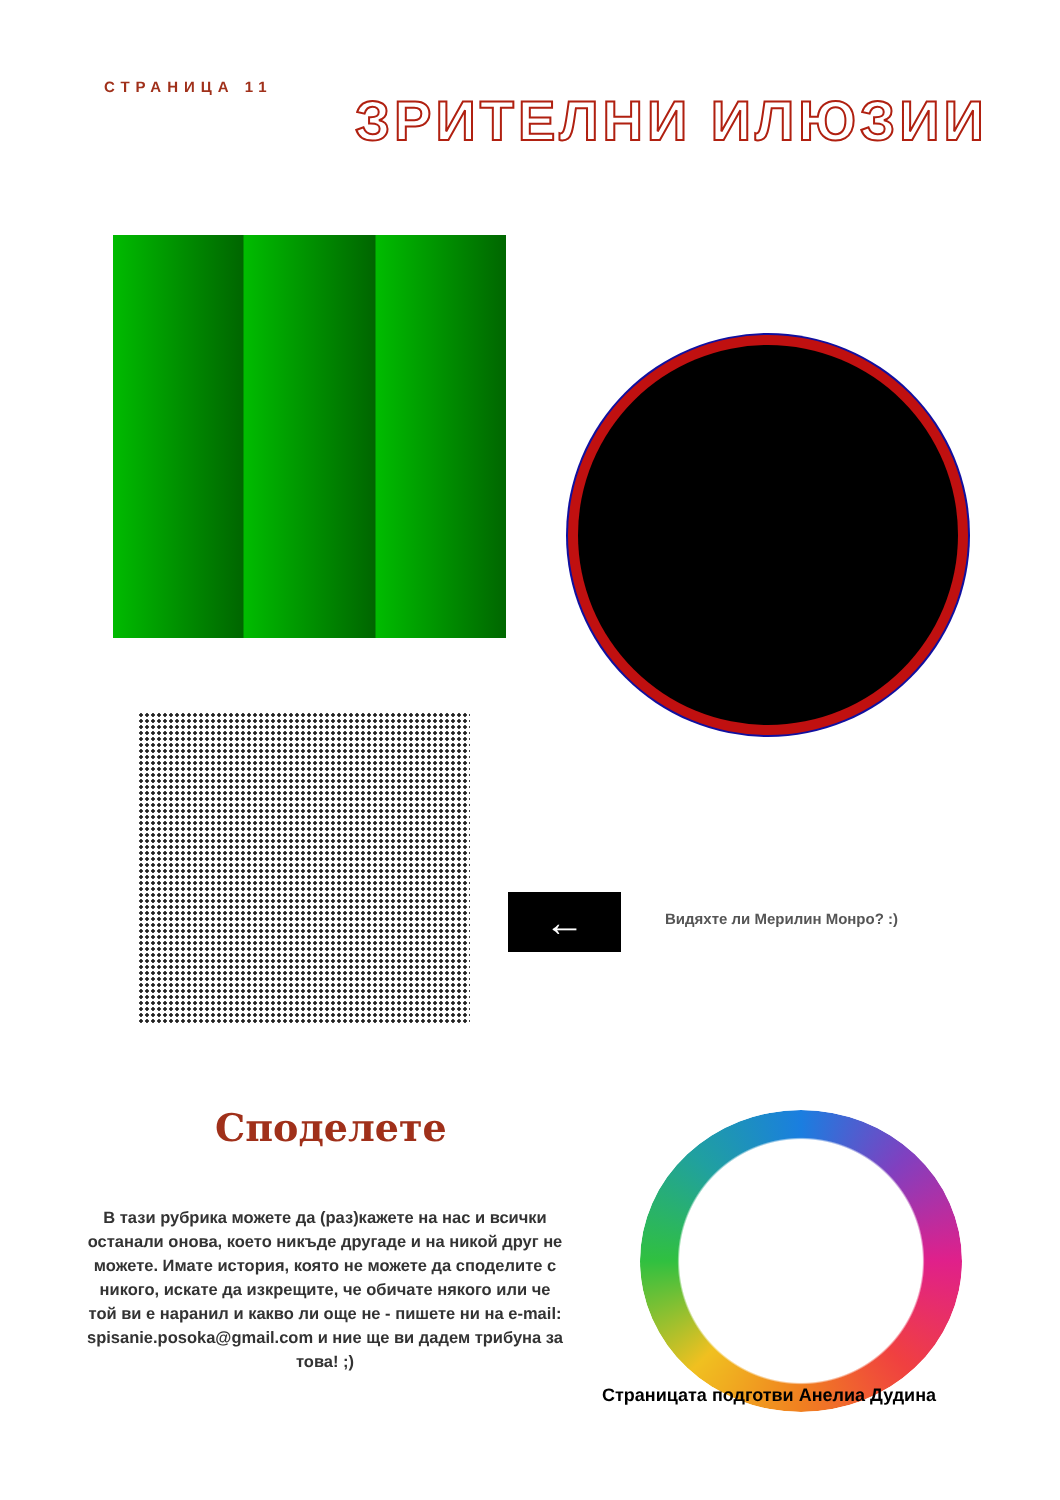СТРАНИЦА 11
ЗРИТЕЛНИ ИЛЮЗИИ
← Видяхте ли Мерилин Монро? :)
Споделете
В тази рубрика можете да (раз)кажете на нас и всички останали онова, което никъде другаде и на никой друг не можете. Имате история, която не можете да споделите с никого, искате да изкрещите, че обичате някого или че той ви е наранил и какво ли още не - пишете ни на e-mail: spisanie.posoka@gmail.com и ние ще ви дадем трибуна за това! ;)
Страницата подготви Анелиа Дудина